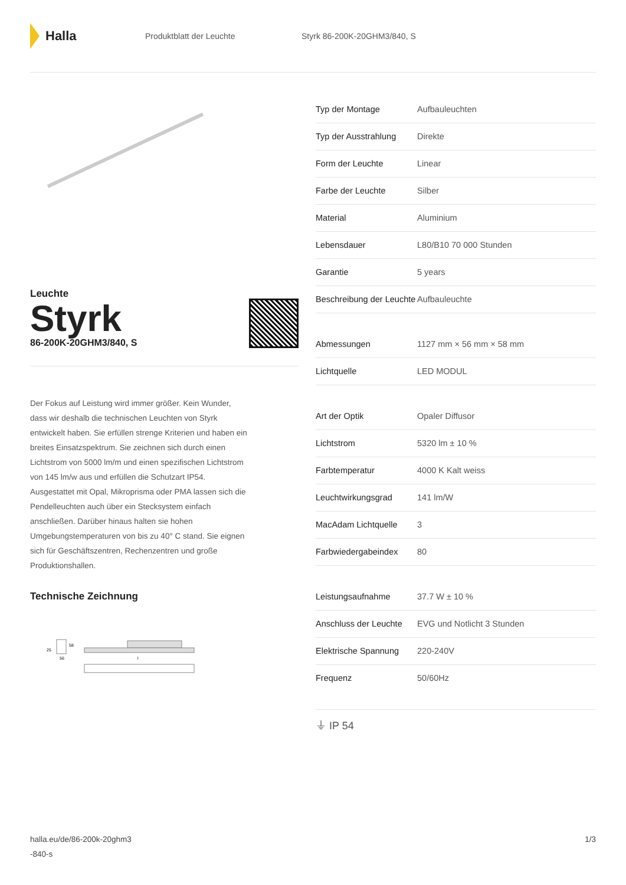Halla
Produktblatt der Leuchte Styrk 86-200K-20GHM3/840, S
Leuchte
Styrk
86-200K-20GHM3/840, S
Der Fokus auf Leistung wird immer größer. Kein Wunder, dass wir deshalb die technischen Leuchten von Styrk entwickelt haben. Sie erfüllen strenge Kriterien und haben ein breites Einsatzspektrum. Sie zeichnen sich durch einen Lichtstrom von 5000 lm/m und einen spezifischen Lichtstrom von 145 lm/w aus und erfüllen die Schutzart IP54. Ausgestattet mit Opal, Mikroprisma oder PMA lassen sich die Pendelleuchten auch über ein Stecksystem einfach anschließen. Darüber hinaus halten sie hohen Umgebungstemperaturen von bis zu 40° C stand. Sie eignen sich für Geschäftszentren, Rechenzentren und große Produktionshallen.
Technische Zeichnung
25
58
56
l
| Typ der Montage | Aufbauleuchten |
| Typ der Ausstrahlung | Direkte |
| Form der Leuchte | Linear |
| Farbe der Leuchte | Silber |
| Material | Aluminium |
| Lebensdauer | L80/B10 70 000 Stunden |
| Garantie | 5 years |
| Beschreibung der Leuchte | Aufbauleuchte |
| Abmessungen | 1127 mm × 56 mm × 58 mm |
| Lichtquelle | LED MODUL |
| Art der Optik | Opaler Diffusor |
| Lichtstrom | 5320 lm ± 10 % |
| Farbtemperatur | 4000 K Kalt weiss |
| Leuchtwirkungsgrad | 141 lm/W |
| MacAdam Lichtquelle | 3 |
| Farbwiedergabeindex | 80 |
| Leistungsaufnahme | 37.7 W ± 10 % |
| Anschluss der Leuchte | EVG und Notlicht 3 Stunden |
| Elektrische Spannung | 220-240V |
| Frequenz | 50/60Hz |
⏚ IP 54
halla.eu/de/86-200k-20ghm3
-840-s
1/3